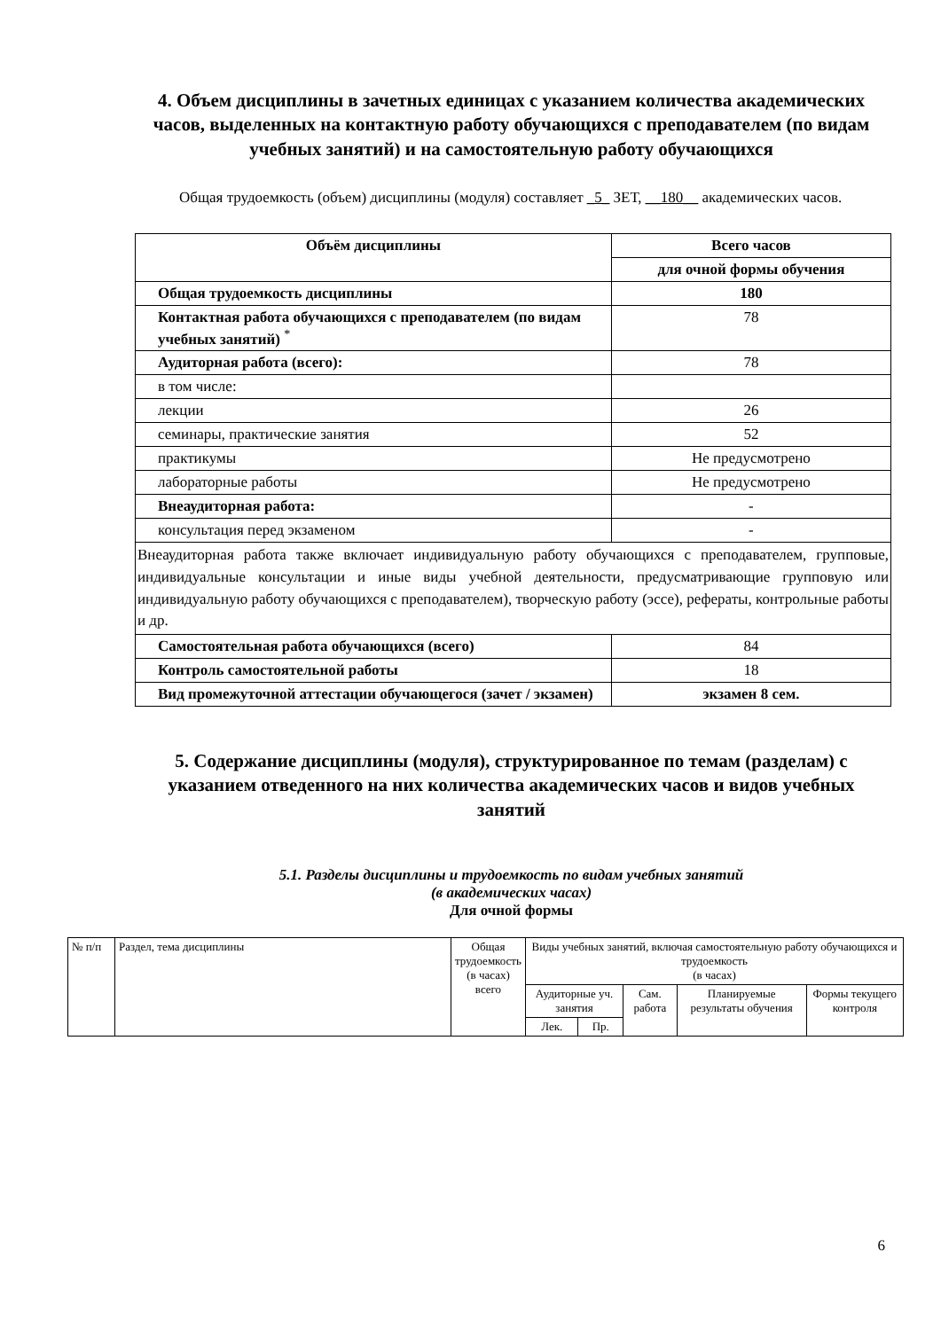4. Объем дисциплины в зачетных единицах с указанием количества академических часов, выделенных на контактную работу обучающихся с преподавателем (по видам учебных занятий) и на самостоятельную работу обучающихся
Общая трудоемкость (объем) дисциплины (модуля) составляет _5_ ЗЕТ, __180__ академических часов.
| Объём дисциплины | Всего часов |
| --- | --- |
| | для очной формы обучения |
| Общая трудоемкость дисциплины | 180 |
| Контактная работа обучающихся с преподавателем (по видам учебных занятий) <sup>*</sup> | 78 |
| Аудиторная работа (всего): | 78 |
| в том числе: | |
| лекции | 26 |
| семинары, практические занятия | 52 |
| практикумы | Не предусмотрено |
| лабораторные работы | Не предусмотрено |
| Внеаудиторная работа: | - |
| консультация перед экзаменом | - |
| Внеаудиторная работа также включает индивидуальную работу обучающихся с преподавателем, групповые, индивидуальные консультации и иные виды учебной деятельности, предусматривающие групповую или индивидуальную работу обучающихся с преподавателем), творческую работу (эссе), рефераты, контрольные работы и др. | |
| Самостоятельная работа обучающихся (всего) | 84 |
| Контроль самостоятельной работы | 18 |
| Вид промежуточной аттестации обучающегося (зачет / экзамен) | экзамен 8 сем. |
5. Содержание дисциплины (модуля), структурированное по темам (разделам) с указанием отведенного на них количества академических часов и видов учебных занятий
5.1. Разделы дисциплины и трудоемкость по видам учебных занятий
(в академических часах)
Для очной формы
| № п/п | Раздел, тема дисциплины | Общая трудоемкость (в часах) всего | Виды учебных занятий, включая самостоятельную работу обучающихся и трудоемкость (в часах) | | | | |
| --- | --- | --- | --- | --- | --- | --- | --- |
| | | | Аудиторные уч. занятия | | Сам. работа | Планируемые результаты обучения | Формы текущего контроля |
| | | | Лек. | Пр. | | | |
6